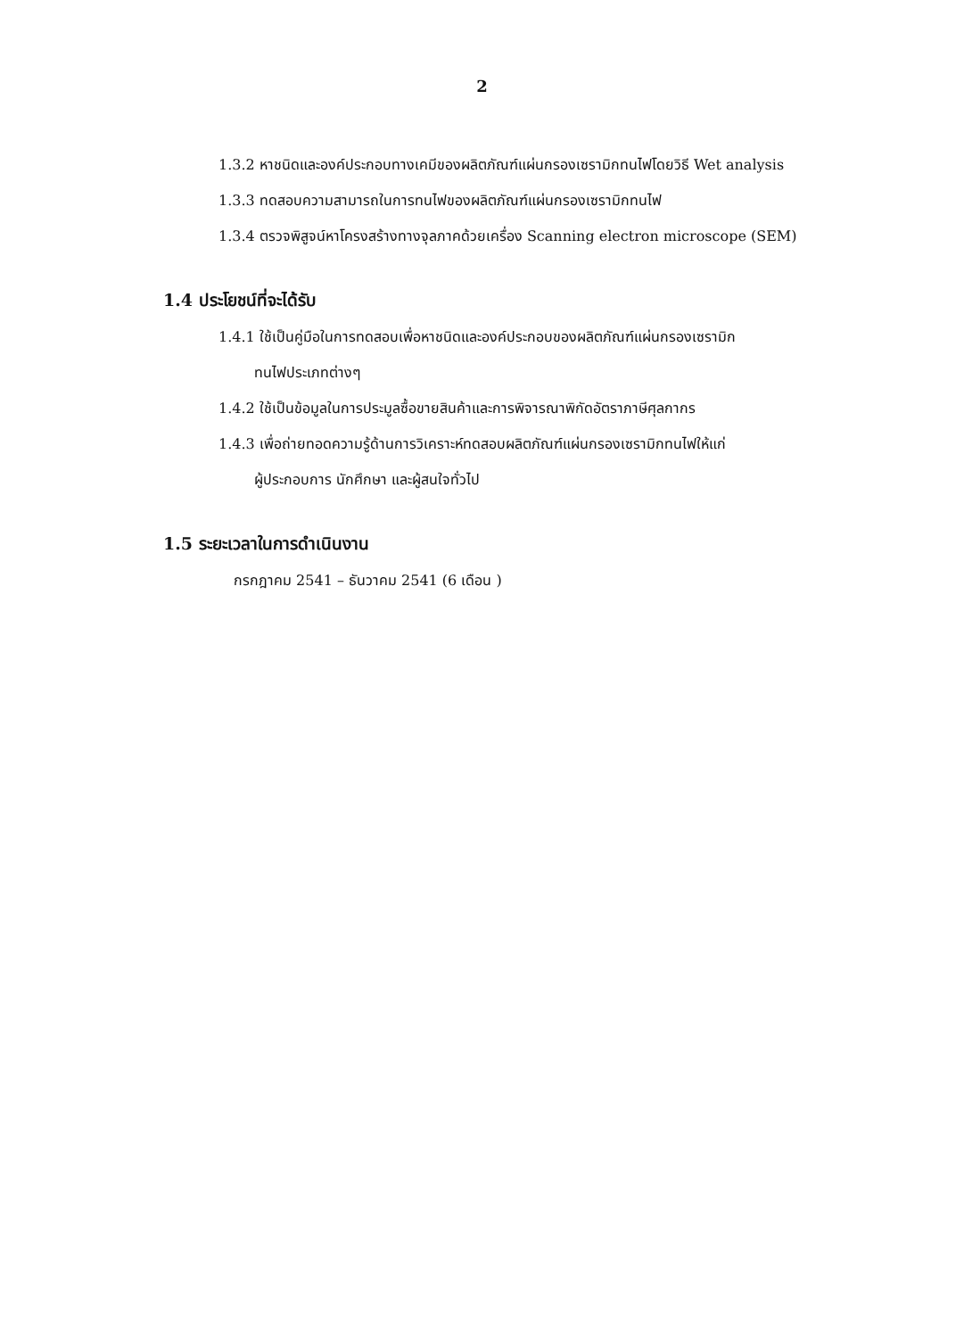2
1.3.2 หาชนิดและองค์ประกอบทางเคมีของผลิตภัณฑ์แผ่นกรองเซรามิกทนไฟโดยวิธี Wet analysis
1.3.3 ทดสอบความสามารถในการทนไฟของผลิตภัณฑ์แผ่นกรองเซรามิกทนไฟ
1.3.4 ตรวจพิสูจน์หาโครงสร้างทางจุลภาคด้วยเครื่อง Scanning electron microscope (SEM)
1.4 ประโยชน์ที่จะได้รับ
1.4.1 ใช้เป็นคู่มือในการทดสอบเพื่อหาชนิดและองค์ประกอบของผลิตภัณฑ์แผ่นกรองเซรามิก
ทนไฟประเภทต่างๆ
1.4.2 ใช้เป็นข้อมูลในการประมูลซื้อขายสินค้าและการพิจารณาพิกัดอัตราภาษีศุลกากร
1.4.3 เพื่อถ่ายทอดความรู้ด้านการวิเคราะห์ทดสอบผลิตภัณฑ์แผ่นกรองเซรามิกทนไฟให้แก่
ผู้ประกอบการ นักศึกษา และผู้สนใจทั่วไป
1.5 ระยะเวลาในการดำเนินงาน
กรกฎาคม 2541 – ธันวาคม 2541 (6 เดือน )